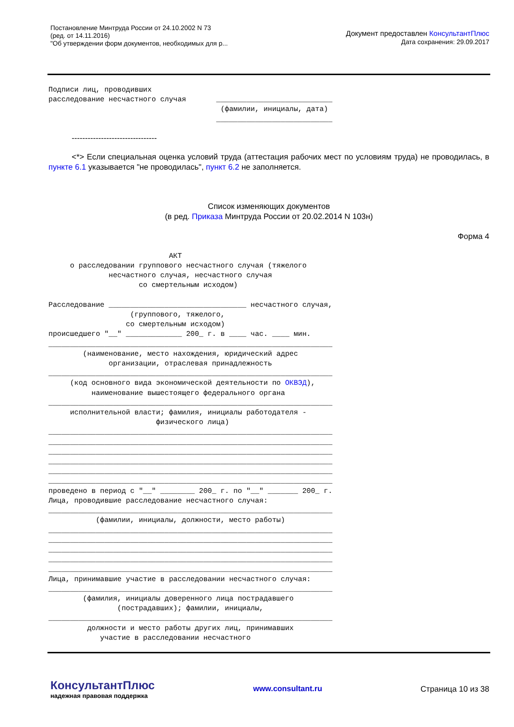Постановление Минтруда России от 24.10.2002 N 73
(ред. от 14.11.2016)
"Об утверждении форм документов, необходимых для р...
Документ предоставлен КонсультантПлюс
Дата сохранения: 29.09.2017
Подписи лиц, проводивших
расследование несчастного случая       ___________________________
                                        (фамилии, инициалы, дата)
                                       ___________________________
--------------------------------
<*> Если специальная оценка условий труда (аттестация рабочих мест по условиям труда) не проводилась, в пункте 6.1 указывается "не проводилась", пункт 6.2 не заполняется.
Список изменяющих документов
(в ред. Приказа Минтруда России от 20.02.2014 N 103н)
Форма 4
                            АКТ
     о расследовании группового несчастного случая (тяжелого
              несчастного случая, несчастного случая
                     со смертельным исходом)

Расследование ________________________________ несчастного случая,
                   (группового, тяжелого,
                  со смертельным исходом)
происшедшего "__" _____________ 200_ г. в ____ час. ____ мин.
__________________________________________________________________
        (наименование, место нахождения, юридический адрес
              организации, отраслевая принадлежность
__________________________________________________________________
     (код основного вида экономической деятельности по ОКВЭД),
          наименование вышестоящего федерального органа
__________________________________________________________________
     исполнительной власти; фамилия, инициалы работодателя -
                         физического лица)
__________________________________________________________________
__________________________________________________________________
__________________________________________________________________
__________________________________________________________________
__________________________________________________________________
__________________________________________________________________
проведено в период с "__" ________ 200_ г. по "__" _______ 200_ г.
Лица, проводившие расследование несчастного случая:
__________________________________________________________________
           (фамилии, инициалы, должности, место работы)
__________________________________________________________________
__________________________________________________________________
__________________________________________________________________
__________________________________________________________________
__________________________________________________________________
Лица, принимавшие участие в расследовании несчастного случая:
__________________________________________________________________
        (фамилия, инициалы доверенного лица пострадавшего
                (пострадавших); фамилии, инициалы,
__________________________________________________________________
         должности и место работы других лиц, принимавших
            участие в расследовании несчастного
КонсультантПлюс
надежная правовая поддержка
www.consultant.ru Страница 10 из 38